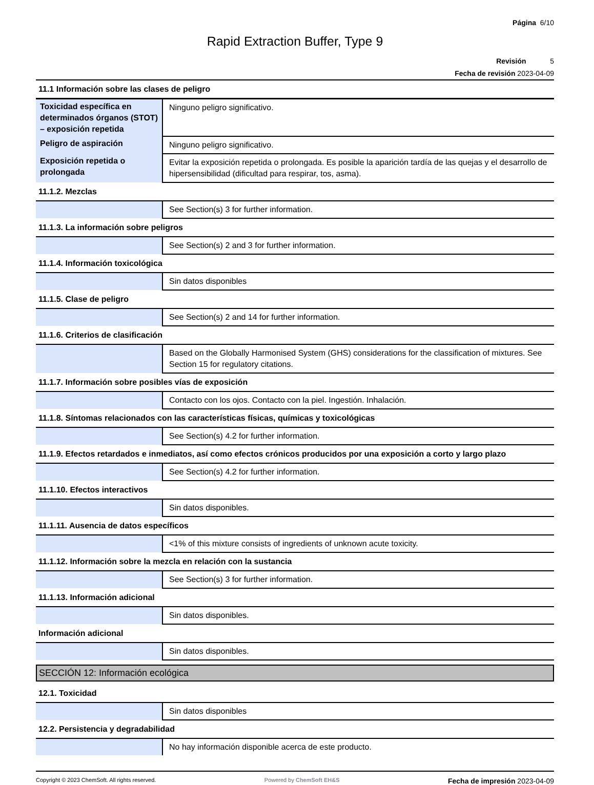Página 6/10
Rapid Extraction Buffer, Type 9
Revisión 5
Fecha de revisión 2023-04-09
| 11.1 Información sobre las clases de peligro | |
| Toxicidad específica en determinados órganos (STOT) – exposición repetida | Ninguno peligro significativo. |
| Peligro de aspiración | Ninguno peligro significativo. |
| Exposición repetida o prolongada | Evitar la exposición repetida o prolongada. Es posible la aparición tardía de las quejas y el desarrollo de hipersensibilidad (dificultad para respirar, tos, asma). |
| 11.1.2. Mezclas | |
| | See Section(s) 3 for further information. |
| 11.1.3. La información sobre peligros | |
| | See Section(s) 2 and 3 for further information. |
| 11.1.4. Información toxicológica | |
| | Sin datos disponibles |
| 11.1.5. Clase de peligro | |
| | See Section(s) 2 and 14 for further information. |
| 11.1.6. Criterios de clasificación | |
| | Based on the Globally Harmonised System (GHS) considerations for the classification of mixtures. See Section 15 for regulatory citations. |
| 11.1.7. Información sobre posibles vías de exposición | |
| | Contacto con los ojos. Contacto con la piel. Ingestión. Inhalación. |
| 11.1.8. Síntomas relacionados con las características físicas, químicas y toxicológicas | |
| | See Section(s) 4.2 for further information. |
| 11.1.9. Efectos retardados e inmediatos, así como efectos crónicos producidos por una exposición a corto y largo plazo | |
| | See Section(s) 4.2 for further information. |
| 11.1.10. Efectos interactivos | |
| | Sin datos disponibles. |
| 11.1.11. Ausencia de datos específicos | |
| | <1% of this mixture consists of ingredients of unknown acute toxicity. |
| 11.1.12. Información sobre la mezcla en relación con la sustancia | |
| | See Section(s) 3 for further information. |
| 11.1.13. Información adicional | |
| | Sin datos disponibles. |
| Información adicional | |
| | Sin datos disponibles. |
SECCIÓN 12: Información ecológica
| 12.1. Toxicidad | |
| | Sin datos disponibles |
| 12.2. Persistencia y degradabilidad | |
| | No hay información disponible acerca de este producto. |
Copyright © 2023 ChemSoft. All rights reserved. Powered by ChemSoft EH&S Fecha de impresión 2023-04-09